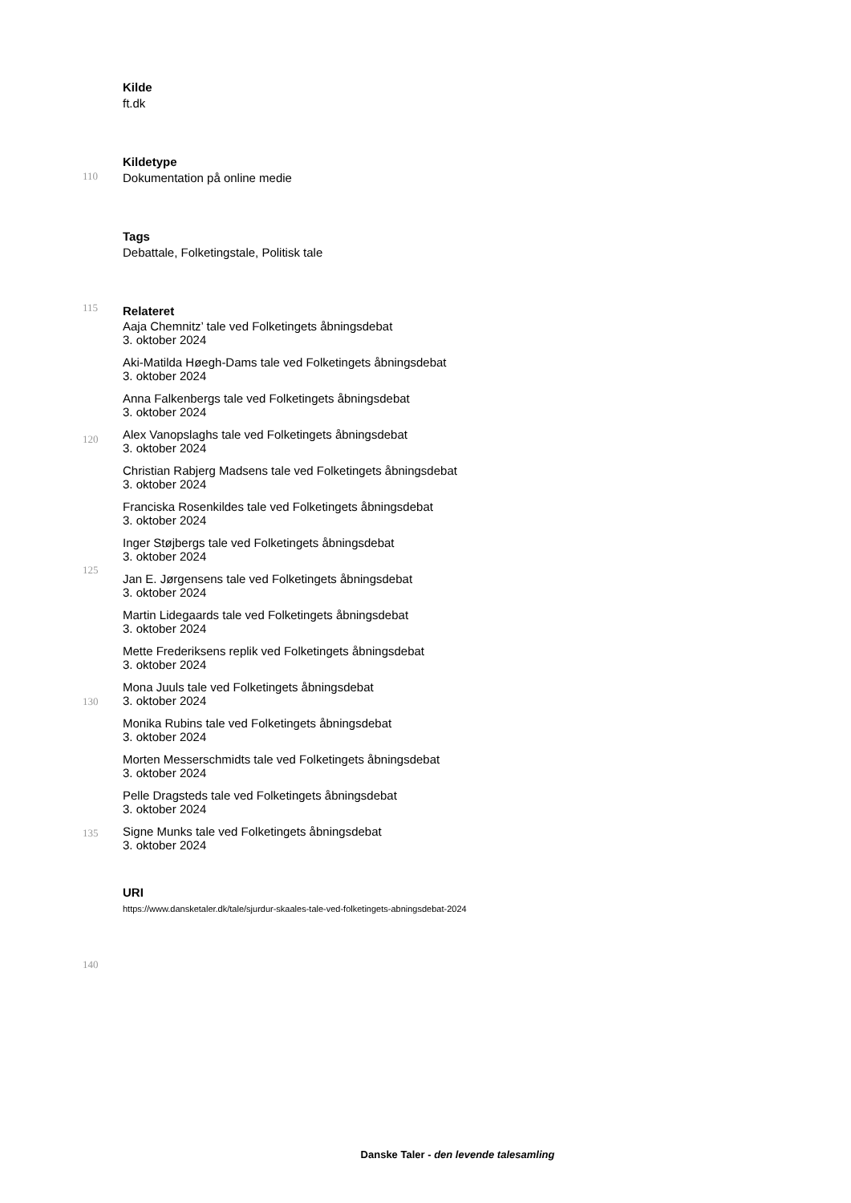110
115
120
125
130
135
140
Kilde
ft.dk
Kildetype
Dokumentation på online medie
Tags
Debattale, Folketingstale, Politisk tale
Relateret
Aaja Chemnitz’ tale ved Folketingets åbningsdebat
3. oktober 2024
Aki-Matilda Høegh-Dams tale ved Folketingets åbningsdebat
3. oktober 2024
Anna Falkenbergs tale ved Folketingets åbningsdebat
3. oktober 2024
Alex Vanopslaghs tale ved Folketingets åbningsdebat
3. oktober 2024
Christian Rabjerg Madsens tale ved Folketingets åbningsdebat
3. oktober 2024
Franciska Rosenkildes tale ved Folketingets åbningsdebat
3. oktober 2024
Inger Støjbergs tale ved Folketingets åbningsdebat
3. oktober 2024
Jan E. Jørgensens tale ved Folketingets åbningsdebat
3. oktober 2024
Martin Lidegaards tale ved Folketingets åbningsdebat
3. oktober 2024
Mette Frederiksens replik ved Folketingets åbningsdebat
3. oktober 2024
Mona Juuls tale ved Folketingets åbningsdebat
3. oktober 2024
Monika Rubins tale ved Folketingets åbningsdebat
3. oktober 2024
Morten Messerschmidts tale ved Folketingets åbningsdebat
3. oktober 2024
Pelle Dragsteds tale ved Folketingets åbningsdebat
3. oktober 2024
Signe Munks tale ved Folketingets åbningsdebat
3. oktober 2024
URI
https://www.dansketaler.dk/tale/sjurdur-skaales-tale-ved-folketingets-abningsdebat-2024
Danske Taler - den levende talesamling